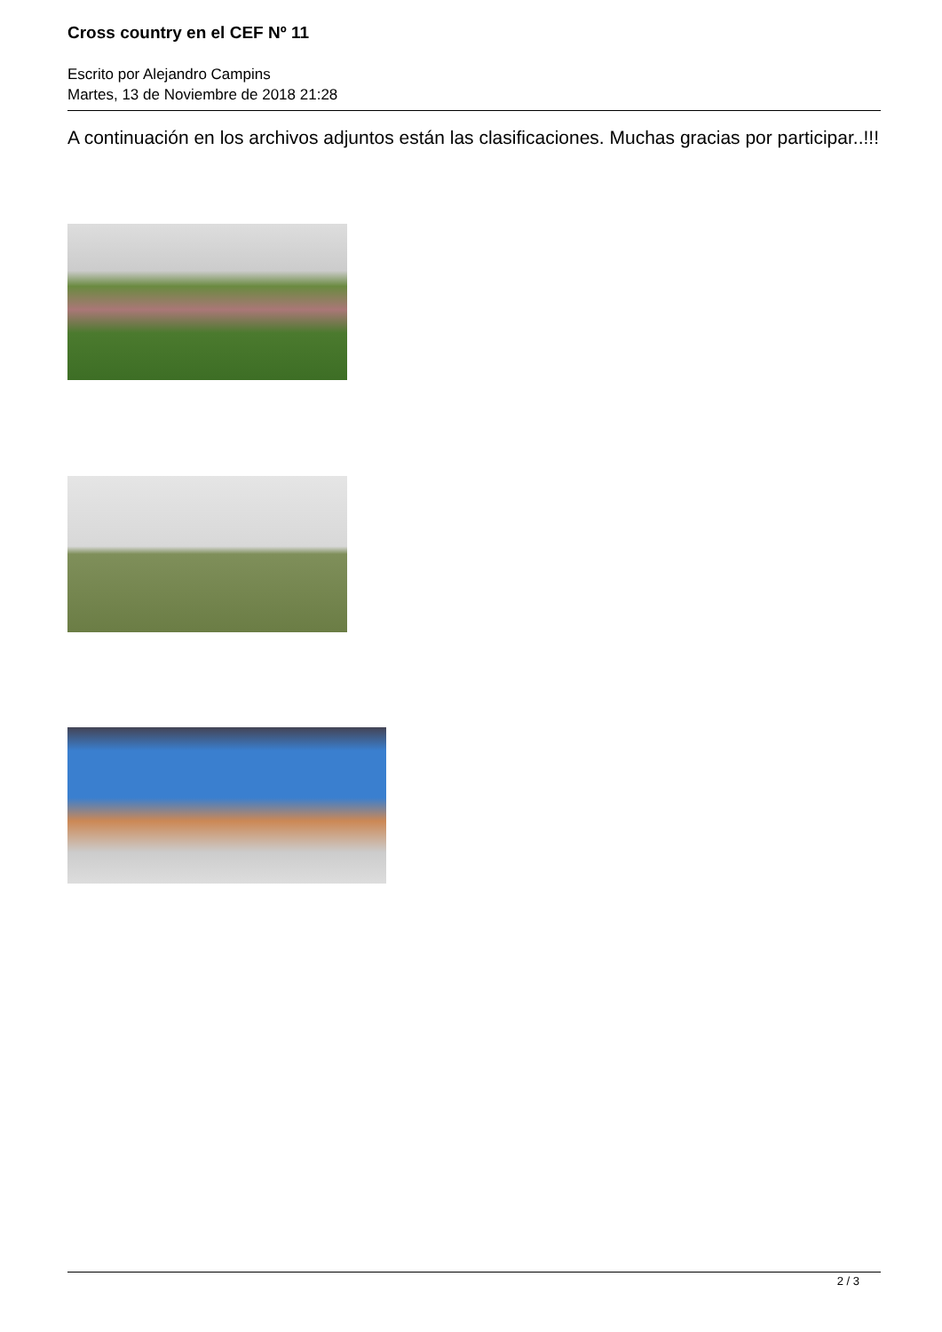Cross country en el CEF Nº 11
Escrito por Alejandro Campins
Martes, 13 de Noviembre de 2018 21:28
A continuación en los archivos adjuntos están las clasificaciones. Muchas gracias por participar..!!!
2 / 3